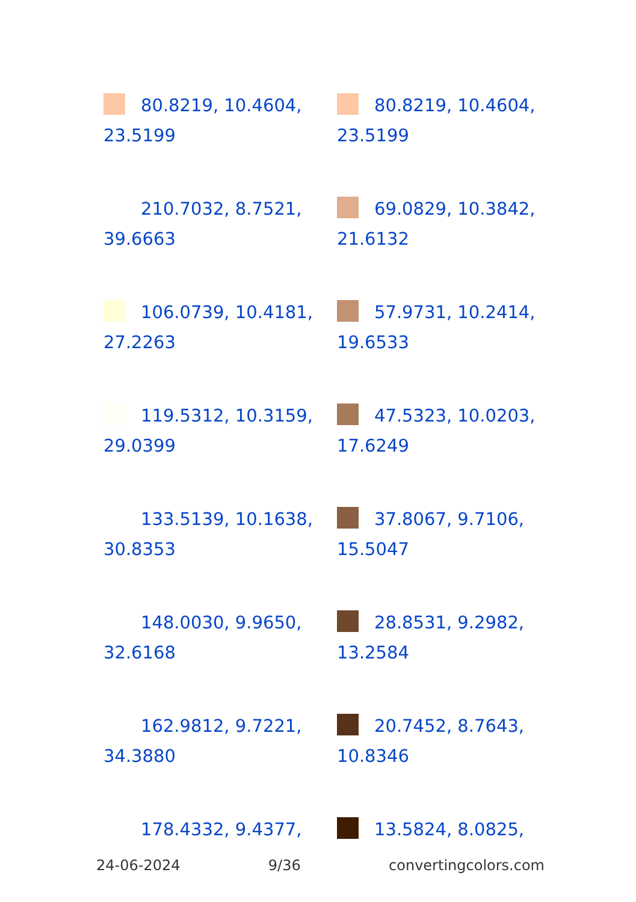80.8219, 10.4604, 23.5199
80.8219, 10.4604, 23.5199
210.7032, 8.7521, 39.6663
69.0829, 10.3842, 21.6132
106.0739, 10.4181, 27.2263
57.9731, 10.2414, 19.6533
119.5312, 10.3159, 29.0399
47.5323, 10.0203, 17.6249
133.5139, 10.1638, 30.8353
37.8067, 9.7106, 15.5047
148.0030, 9.9650, 32.6168
28.8531, 9.2982, 13.2584
162.9812, 9.7221, 34.3880
20.7452, 8.7643, 10.8346
178.4332, 9.4377,
13.5824, 8.0825,
24-06-2024 9/36 convertingcolors.com